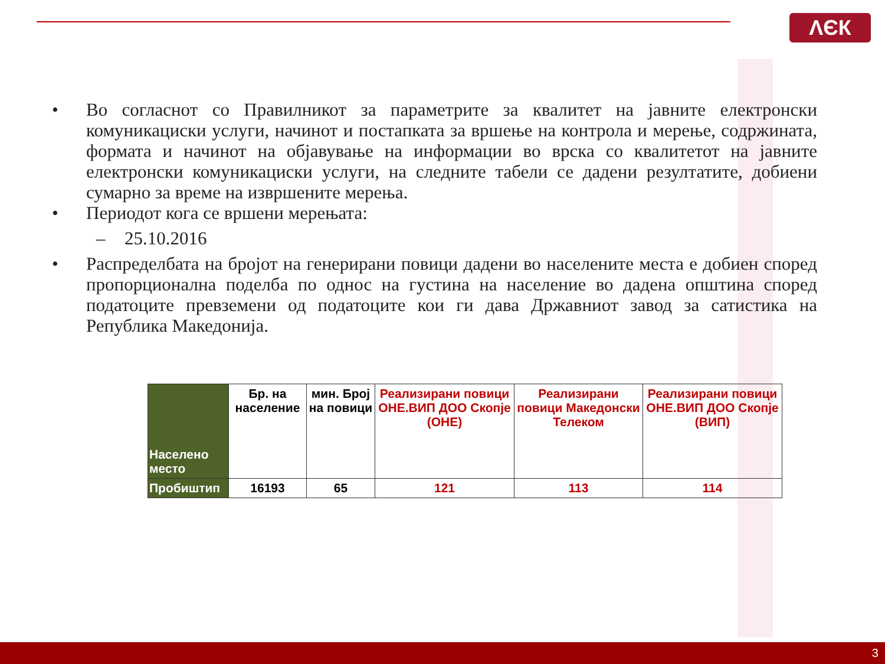ΛЄК
• Во согласнот со Правилникот за параметрите за квалитет на јавните електронски комуникациски услуги, начинот и постапката за вршење на контрола и мерење, содржината, формата и начинот на објавување на информации во врска со квалитетот на јавните електронски комуникациски услуги, на следните табели се дадени резултатите, добиени сумарно за време на извршените мерења.
• Периодот кога се вршени мерењата:
– 25.10.2016
• Распределбата на бројот на генерирани повици дадени во населените места е добиен според пропорционална поделба по однос на густина на население во дадена општина според податоците превземени од податоците кои ги дава Државниот завод за сатистика на Република Македонија.
| Населено место | Бр. на население | мин. Број на повици | Реализирани повици ОНЕ.ВИП ДОО Скопје (ОНЕ) | Реализирани повици Македонски Телеком | Реализирани повици ОНЕ.ВИП ДОО Скопје (ВИП) |
| --- | --- | --- | --- | --- | --- |
| Пробиштип | 16193 | 65 | 121 | 113 | 114 |
3